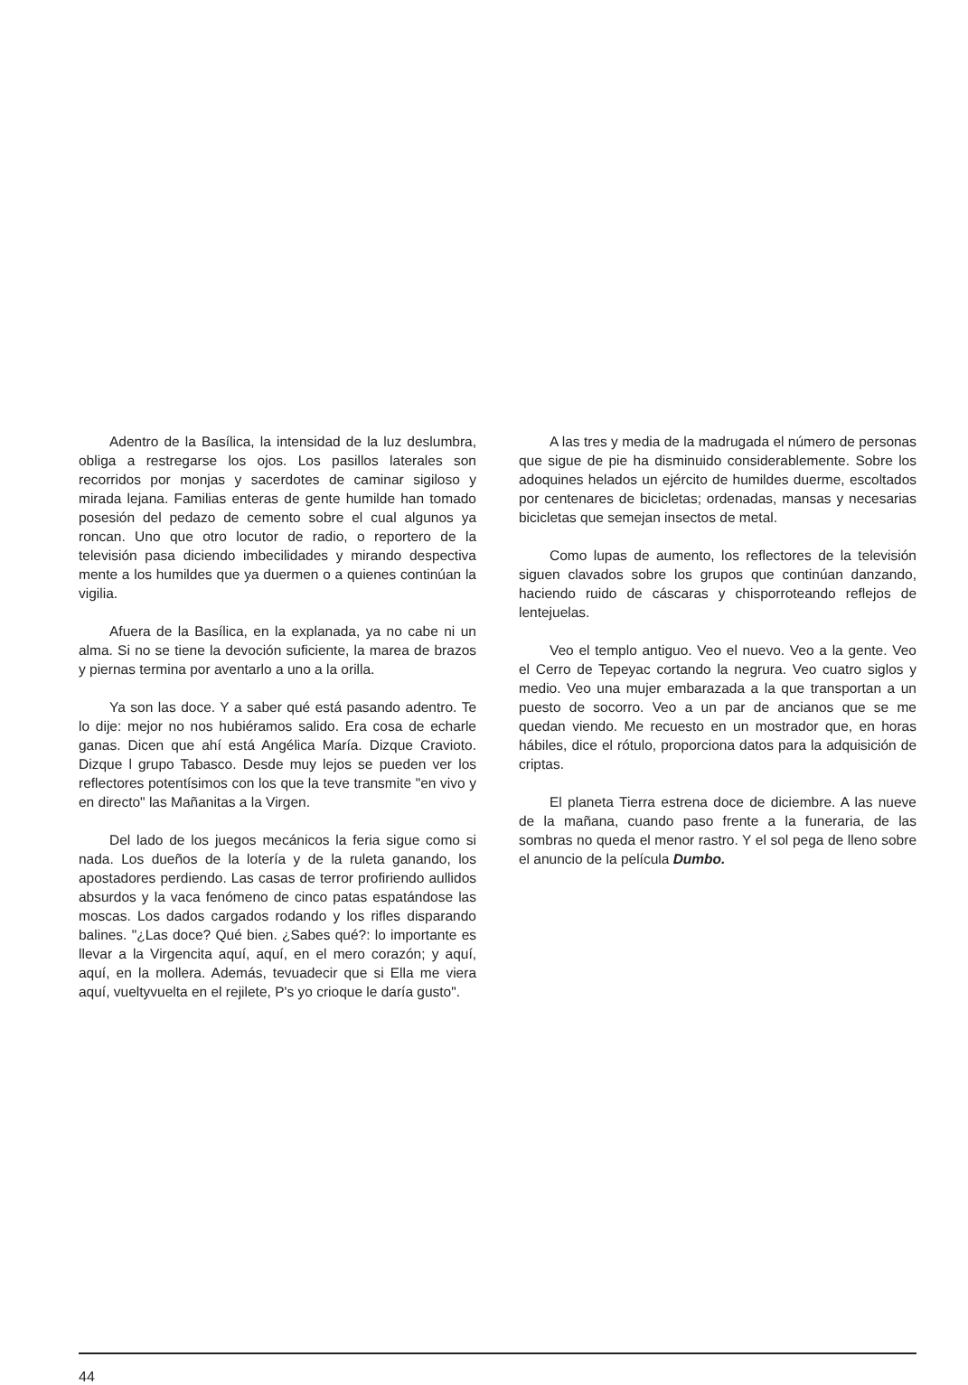Adentro de la Basílica, la intensidad de la luz deslumbra, obliga a restregarse los ojos. Los pasillos laterales son recorridos por monjas y sacerdotes de caminar sigiloso y mirada lejana. Familias enteras de gente humilde han tomado posesión del pedazo de cemento sobre el cual algunos ya roncan. Uno que otro locutor de radio, o reportero de la televisión pasa diciendo imbecilidades y mirando despectiva mente a los humildes que ya duermen o a quienes continúan la vigilia.
Afuera de la Basílica, en la explanada, ya no cabe ni un alma. Si no se tiene la devoción suficiente, la marea de brazos y piernas termina por aventarlo a uno a la orilla.
Ya son las doce. Y a saber qué está pasando adentro. Te lo dije: mejor no nos hubiéramos salido. Era cosa de echarle ganas. Dicen que ahí está Angélica María. Dizque Cravioto. Dizque l grupo Tabasco. Desde muy lejos se pueden ver los reflectores potentísimos con los que la teve transmite "en vivo y en directo" las Mañanitas a la Virgen.
Del lado de los juegos mecánicos la feria sigue como si nada. Los dueños de la lotería y de la ruleta ganando, los apostadores perdiendo. Las casas de terror profiriendo aullidos absurdos y la vaca fenómeno de cinco patas espatándose las moscas. Los dados cargados rodando y los rifles disparando balines. "¿Las doce? Qué bien. ¿Sabes qué?: lo importante es llevar a la Virgencita aquí, aquí, en el mero corazón; y aquí, aquí, en la mollera. Además, tevuadecir que si Ella me viera aquí, vueltyvuelta en el rejilete, P's yo crioque le daría gusto".
A las tres y media de la madrugada el número de personas que sigue de pie ha disminuido considerablemente. Sobre los adoquines helados un ejército de humildes duerme, escoltados por centenares de bicicletas; ordenadas, mansas y necesarias bicicletas que semejan insectos de metal.
Como lupas de aumento, los reflectores de la televisión siguen clavados sobre los grupos que continúan danzando, haciendo ruido de cáscaras y chisporroteando reflejos de lentejuelas.
Veo el templo antiguo. Veo el nuevo. Veo a la gente. Veo el Cerro de Tepeyac cortando la negrura. Veo cuatro siglos y medio. Veo una mujer embarazada a la que transportan a un puesto de socorro. Veo a un par de ancianos que se me quedan viendo. Me recuesto en un mostrador que, en horas hábiles, dice el rótulo, proporciona datos para la adquisición de criptas.
El planeta Tierra estrena doce de diciembre. A las nueve de la mañana, cuando paso frente a la funeraria, de las sombras no queda el menor rastro. Y el sol pega de lleno sobre el anuncio de la película Dumbo.
44